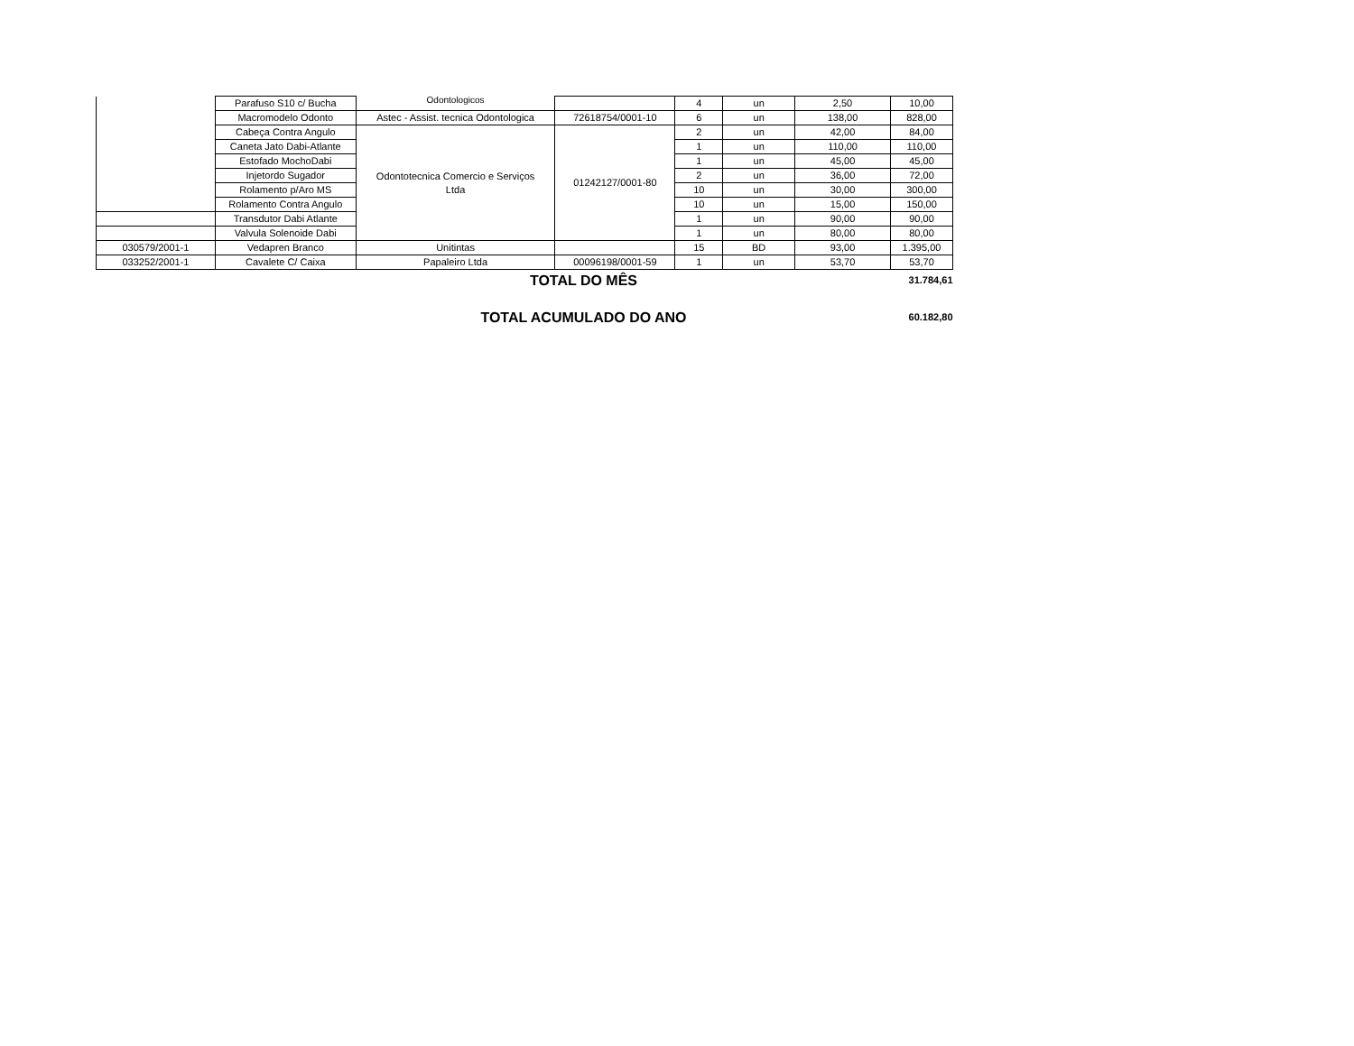| | Parafuso S10 c/ Bucha | Odontologicos | | 4 | un | 2,50 | 10,00 |
| | Macromodelo Odonto | Astec - Assist. tecnica Odontologica | 72618754/0001-10 | 6 | un | 138,00 | 828,00 |
| | Cabeça Contra Angulo | Odontotecnica Comercio e Serviços Ltda | 01242127/0001-80 | 2 | un | 42,00 | 84,00 |
| | Caneta Jato Dabi-Atlante | | | 1 | un | 110,00 | 110,00 |
| | Estofado MochoDabi | | | 1 | un | 45,00 | 45,00 |
| | Injetordo Sugador | | | 2 | un | 36,00 | 72,00 |
| | Rolamento p/Aro MS | | | 10 | un | 30,00 | 300,00 |
| | Rolamento Contra Angulo | | | 10 | un | 15,00 | 150,00 |
| | Transdutor Dabi Atlante | | | 1 | un | 90,00 | 90,00 |
| | Valvula Solenoide Dabi | | | 1 | un | 80,00 | 80,00 |
| 030579/2001-1 | Vedapren Branco | Unitintas | | 15 | BD | 93,00 | 1.395,00 |
| 033252/2001-1 | Cavalete C/ Caixa | Papaleiro Ltda | 00096198/0001-59 | 1 | un | 53,70 | 53,70 |
| TOTAL DO MÊS | | | | | | | 31.784,61 |
| TOTAL ACUMULADO DO ANO | | | | | | | 60.182,80 |